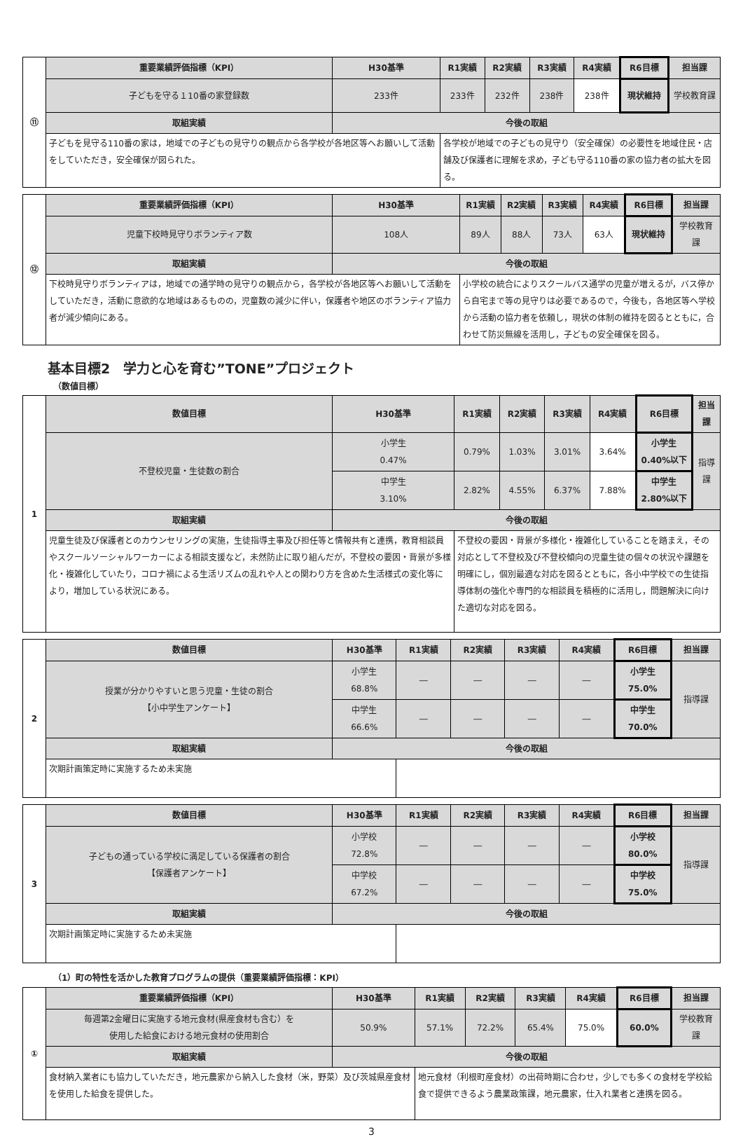| ⑪ | 重要業績評価指標（KPI） | H30基準 | R1実績 | R2実績 | R3実績 | R4実績 | R6目標 | 担当課 |
| | 子どもを守る１10番の家登録数 | 233件 | 233件 | 232件 | 238件 | 238件 | 現状維持 | 学校教育課 |
| | 取組実績 | 今後の取組 | | | | | | |
| | 子どもを見守る110番の家は，地域での子どもの見守りの観点から各学校が各地区等へお願いして活動をしていただき，安全確保が図られた。 | | 各学校が地域での子どもの見守り（安全確保）の必要性を地域住民・店舗及び保護者に理解を求め，子ども守る110番の家の協力者の拡大を図る。 | | | | | |
| ⑫ | 重要業績評価指標（KPI） | H30基準 | R1実績 | R2実績 | R3実績 | R4実績 | R6目標 | 担当課 |
| | 児童下校時見守りボランティア数 | 108人 | 89人 | 88人 | 73人 | 63人 | 現状維持 | 学校教育課 |
| | 取組実績 | 今後の取組 | | | | | | |
| | 下校時見守りボランティアは，地域での通学時の見守りの観点から，各学校が各地区等へお願いして活動をしていただき，活動に意欲的な地域はあるものの，児童数の減少に伴い，保護者や地区のボランティア協力者が減少傾向にある。 | | 小学校の統合によりスクールバス通学の児童が増えるが，バス停から自宅まで等の見守りは必要であるので，今後も，各地区等へ学校から活動の協力者を依頼し，現状の体制の維持を図るとともに，合わせて防災無線を活用し，子どもの安全確保を図る。 | | | | | |
基本目標2　学力と心を育む”TONE”プロジェクト
（数値目標）
| 1 | 数値目標 | H30基準 | R1実績 | R2実績 | R3実績 | R4実績 | R6目標 | 担当課 |
| | 不登校児童・生徒数の割合 | 小学生 0.47% | 0.79% | 1.03% | 3.01% | 3.64% | 小学生 0.40%以下 | 指導課 |
| | | 中学生 3.10% | 2.82% | 4.55% | 6.37% | 7.88% | 中学生 2.80%以下 | |
| | 取組実績 | 今後の取組 | | | | | | |
| | 児童生徒及び保護者とのカウンセリングの実施，生徒指導主事及び担任等と情報共有と連携，教育相談員やスクールソーシャルワーカーによる相談支援など，未然防止に取り組んだが，不登校の要因・背景が多様化・複雑化していたり，コロナ禍による生活リズムの乱れや人との関わり方を含めた生活様式の変化等により，増加している状況にある。 | | 不登校の要因・背景が多様化・複雑化していることを踏まえ，その対応として不登校及び不登校傾向の児童生徒の個々の状況や課題を明確にし，個別最適な対応を図るとともに，各小中学校での生徒指導体制の強化や専門的な相談員を積極的に活用し，問題解決に向けた適切な対応を図る。 | | | | | |
| 2 | 数値目標 | H30基準 | R1実績 | R2実績 | R3実績 | R4実績 | R6目標 | 担当課 |
| | 授業が分かりやすいと思う児童・生徒の割合 【小中学生アンケート】 | 小学生 68.8% | ― | ― | ― | ― | 小学生 75.0% | 指導課 |
| | | 中学生 66.6% | ― | ― | ― | ― | 中学生 70.0% | |
| | 取組実績 | 今後の取組 | | | | | | |
| | 次期計画策定時に実施するため未実施 | | | | | | | |
| 3 | 数値目標 | H30基準 | R1実績 | R2実績 | R3実績 | R4実績 | R6目標 | 担当課 |
| | 子どもの通っている学校に満足している保護者の割合 【保護者アンケート】 | 小学校 72.8% | ― | ― | ― | ― | 小学校 80.0% | 指導課 |
| | | 中学校 67.2% | ― | ― | ― | ― | 中学校 75.0% | |
| | 取組実績 | 今後の取組 | | | | | | |
| | 次期計画策定時に実施するため未実施 | | | | | | | |
（1）町の特性を活かした教育プログラムの提供（重要業績評価指標：KPI）
| ① | 重要業績評価指標（KPI） | H30基準 | R1実績 | R2実績 | R3実績 | R4実績 | R6目標 | 担当課 |
| | 毎週第2金曜日に実施する地元食材(県産食材も含む）を 使用した給食における地元食材の使用割合 | 50.9% | 57.1% | 72.2% | 65.4% | 75.0% | 60.0% | 学校教育課 |
| | 取組実績 | 今後の取組 | | | | | | |
| | 食材納入業者にも協力していただき，地元農家から納入した食材（米，野菜）及び茨城県産食材を使用した給食を提供した。 | | 地元食材（利根町産食材）の出荷時期に合わせ，少しでも多くの食材を学校給食で提供できるよう農業政策課，地元農家，仕入れ業者と連携を図る。 | | | | | |
3